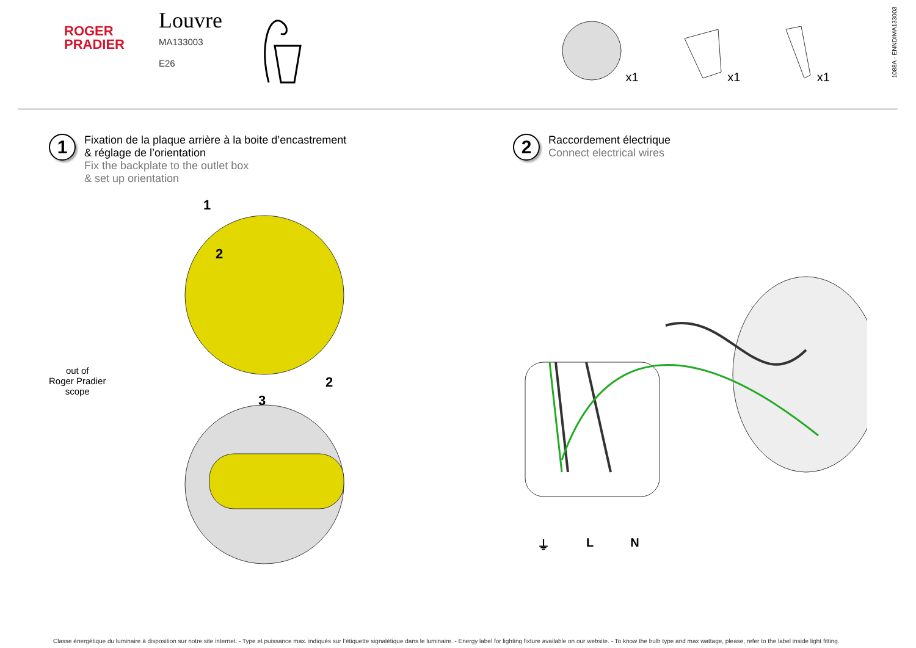ROGER
PRADIER
Louvre
MA133003
E26
x1
x1
x1
1088A - ENNDIMA133003
1
Fixation de la plaque arrière à la boite d’encastrement
& réglage de l’orientation
Fix the backplate to the outlet box
& set up orientation
2
Raccordement électrique
Connect electrical wires
out of
Roger Pradier
scope
1
2
2
3
⏚ L N
Classe énergétique du luminaire à disposition sur notre site internet. - Type et puissance max. indiqués sur l’étiquette signalétique dans le luminaire. - Energy label for lighting fixture available on our website. - To know the bulb type and max wattage, please, refer to the label inside light fitting.